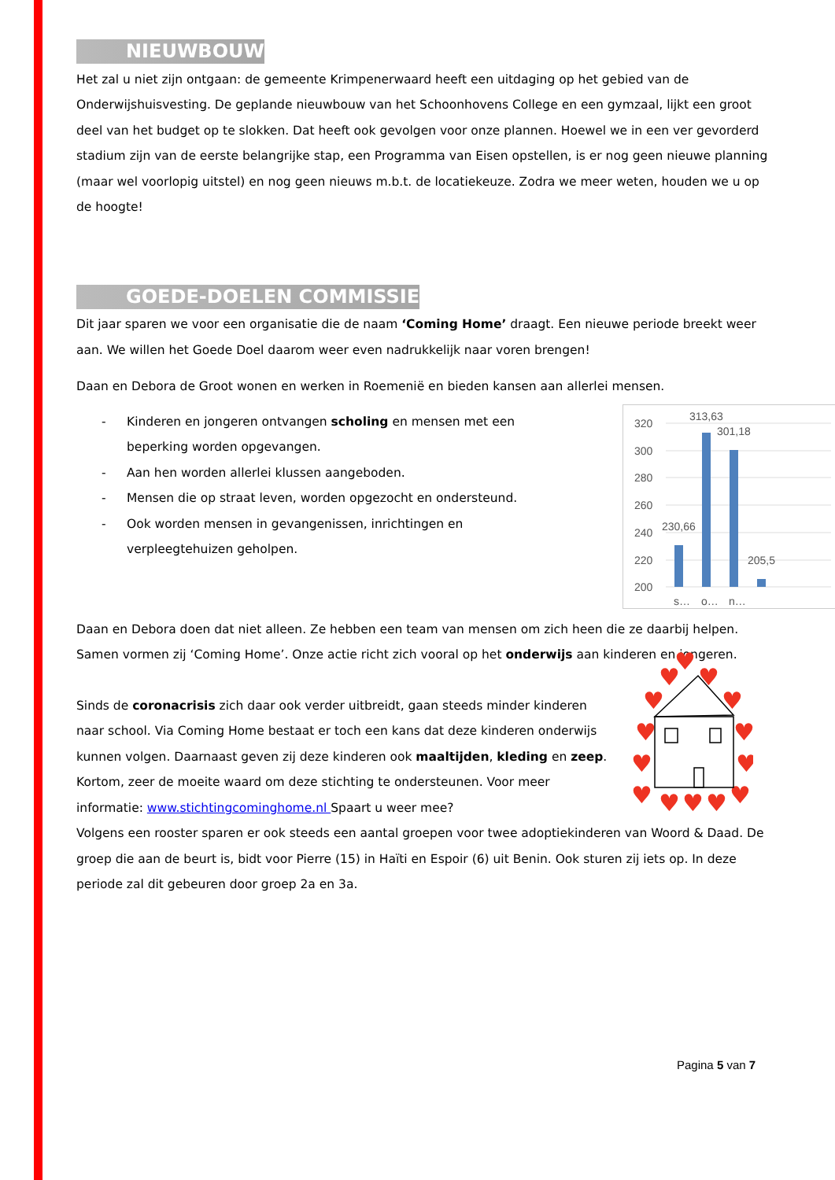NIEUWBOUW
Het zal u niet zijn ontgaan: de gemeente Krimpenerwaard heeft een uitdaging op het gebied van de Onderwijshuisvesting. De geplande nieuwbouw van het Schoonhovens College en een gymzaal, lijkt een groot deel van het budget op te slokken. Dat heeft ook gevolgen voor onze plannen. Hoewel we in een ver gevorderd stadium zijn van de eerste belangrijke stap, een Programma van Eisen opstellen, is er nog geen nieuwe planning (maar wel voorlopig uitstel) en nog geen nieuws m.b.t. de locatiekeuze. Zodra we meer weten, houden we u op de hoogte!
GOEDE-DOELEN COMMISSIE
Dit jaar sparen we voor een organisatie die de naam ‘Coming Home’ draagt. Een nieuwe periode breekt weer aan. We willen het Goede Doel daarom weer even nadrukkelijk naar voren brengen!
Daan en Debora de Groot wonen en werken in Roemenië en bieden kansen aan allerlei mensen.
- Kinderen en jongeren ontvangen scholing en mensen met een beperking worden opgevangen.
- Aan hen worden allerlei klussen aangeboden.
- Mensen die op straat leven, worden opgezocht en ondersteund.
- Ook worden mensen in gevangenissen, inrichtingen en verpleegtehuizen geholpen.
320
300
280
260
240
220
200
230,66
313,63
301,18
205,5
s…
o…
n…
Daan en Debora doen dat niet alleen. Ze hebben een team van mensen om zich heen die ze daarbij helpen. Samen vormen zij ‘Coming Home’. Onze actie richt zich vooral op het onderwijs aan kinderen en jongeren.
Sinds de coronacrisis zich daar ook verder uitbreidt, gaan steeds minder kinderen naar school. Via Coming Home bestaat er toch een kans dat deze kinderen onderwijs kunnen volgen. Daarnaast geven zij deze kinderen ook maaltijden, kleding en zeep. Kortom, zeer de moeite waard om deze stichting te ondersteunen. Voor meer informatie: www.stichtingcominghome.nl Spaart u weer mee?
♥
♥
♥
♥
♥
♥
♥
♥
♥
♥
♥
♥
♥
♥
Volgens een rooster sparen er ook steeds een aantal groepen voor twee adoptiekinderen van Woord & Daad. De groep die aan de beurt is, bidt voor Pierre (15) in Haïti en Espoir (6) uit Benin. Ook sturen zij iets op. In deze periode zal dit gebeuren door groep 2a en 3a.
Pagina 5 van 7